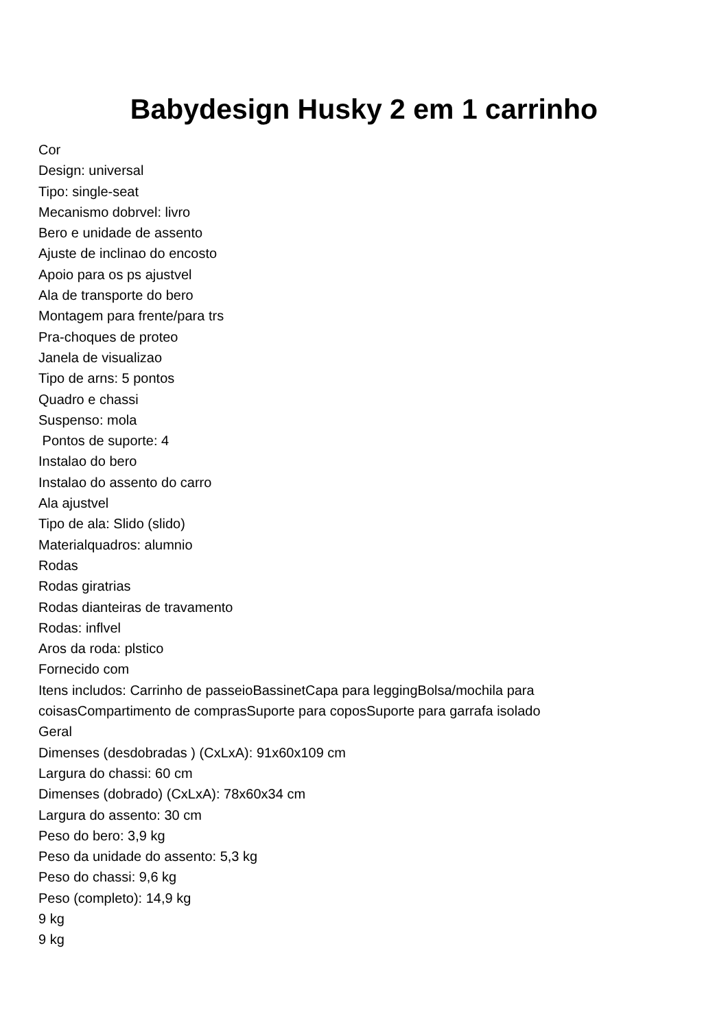Babydesign Husky 2 em 1 carrinho
Cor
Design: universal
Tipo: single-seat
Mecanismo dobrvel: livro
Bero e unidade de assento
Ajuste de inclinao do encosto
Apoio para os ps ajustvel
Ala de transporte do bero
Montagem para frente/para trs
Pra-choques de proteo
Janela de visualizao
Tipo de arns: 5 pontos
Quadro e chassi
Suspenso: mola
Pontos de suporte: 4
Instalao do bero
Instalao do assento do carro
Ala ajustvel
Tipo de ala: Slido (slido)
Materialquadros: alumnio
Rodas
Rodas giratrias
Rodas dianteiras de travamento
Rodas: inflvel
Aros da roda: plstico
Fornecido com
Itens includos: Carrinho de passeioBassinetCapa para leggingBolsa/mochila para coisasCompartimento de comprasSuporte para coposSuporte para garrafa isolado
Geral
Dimenses (desdobradas ) (CxLxA): 91x60x109 cm
Largura do chassi: 60 cm
Dimenses (dobrado) (CxLxA): 78x60x34 cm
Largura do assento: 30 cm
Peso do bero: 3,9 kg
Peso da unidade do assento: 5,3 kg
Peso do chassi: 9,6 kg
Peso (completo): 14,9 kg
9 kg
9 kg